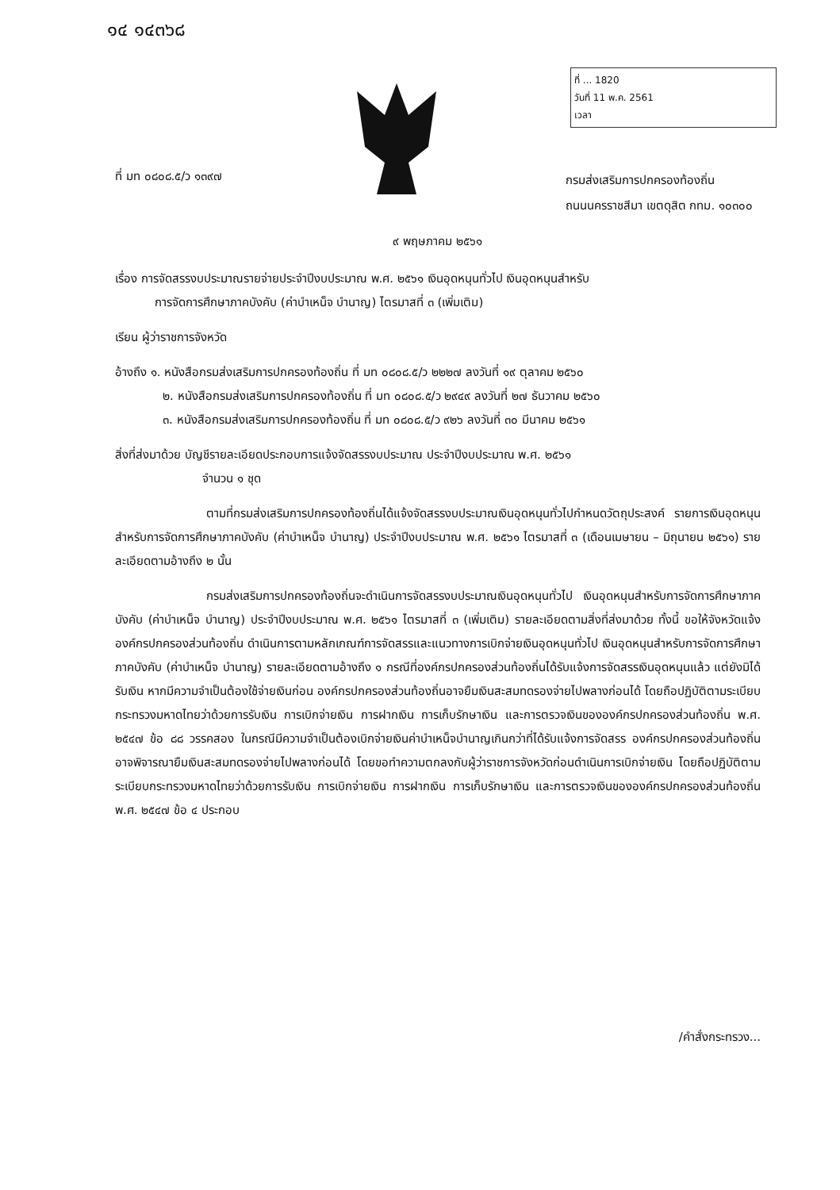๑๔ ๑๔๓๖๘
ที่ ... 1820
วันที่ 11 พ.ค. 2561
เวลา
ที่ มท ๐๘๐๘.๕/ว ๑๓๙๗
กรมส่งเสริมการปกครองท้องถิ่น
ถนนนครราชสีมา เขตดุสิต กทม. ๑๐๓๐๐
๙ พฤษภาคม ๒๕๖๑
เรื่อง การจัดสรรงบประมาณรายจ่ายประจำปีงบประมาณ พ.ศ. ๒๕๖๑ เงินอุดหนุนทั่วไป เงินอุดหนุนสำหรับ
การจัดการศึกษาภาคบังคับ (ค่าบำเหน็จ บำนาญ) ไตรมาสที่ ๓ (เพิ่มเติม)
เรียน ผู้ว่าราชการจังหวัด
อ้างถึง ๑. หนังสือกรมส่งเสริมการปกครองท้องถิ่น ที่ มท ๐๘๐๘.๕/ว ๒๒๒๗ ลงวันที่ ๑๙ ตุลาคม ๒๕๖๐
๒. หนังสือกรมส่งเสริมการปกครองท้องถิ่น ที่ มท ๐๘๐๘.๕/ว ๒๙๔๙ ลงวันที่ ๒๗ ธันวาคม ๒๕๖๐
๓. หนังสือกรมส่งเสริมการปกครองท้องถิ่น ที่ มท ๐๘๐๘.๕/ว ๙๒๖ ลงวันที่ ๓๐ มีนาคม ๒๕๖๑
สิ่งที่ส่งมาด้วย บัญชีรายละเอียดประกอบการแจ้งจัดสรรงบประมาณ ประจำปีงบประมาณ พ.ศ. ๒๕๖๑
จำนวน ๑ ชุด
ตามที่กรมส่งเสริมการปกครองท้องถิ่นได้แจ้งจัดสรรงบประมาณเงินอุดหนุนทั่วไปกำหนดวัตถุประสงค์ รายการเงินอุดหนุนสำหรับการจัดการศึกษาภาคบังคับ (ค่าบำเหน็จ บำนาญ) ประจำปีงบประมาณ พ.ศ. ๒๕๖๑ ไตรมาสที่ ๓ (เดือนเมษายน – มิถุนายน ๒๕๖๑) รายละเอียดตามอ้างถึง ๒ นั้น
กรมส่งเสริมการปกครองท้องถิ่นจะดำเนินการจัดสรรงบประมาณเงินอุดหนุนทั่วไป เงินอุดหนุนสำหรับการจัดการศึกษาภาคบังคับ (ค่าบำเหน็จ บำนาญ) ประจำปีงบประมาณ พ.ศ. ๒๕๖๑ ไตรมาสที่ ๓ (เพิ่มเติม) รายละเอียดตามสิ่งที่ส่งมาด้วย ทั้งนี้ ขอให้จังหวัดแจ้งองค์กรปกครองส่วนท้องถิ่น ดำเนินการตามหลักเกณฑ์การจัดสรรและแนวทางการเบิกจ่ายเงินอุดหนุนทั่วไป เงินอุดหนุนสำหรับการจัดการศึกษาภาคบังคับ (ค่าบำเหน็จ บำนาญ) รายละเอียดตามอ้างถึง ๑ กรณีที่องค์กรปกครองส่วนท้องถิ่นได้รับแจ้งการจัดสรรเงินอุดหนุนแล้ว แต่ยังมิได้รับเงิน หากมีความจำเป็นต้องใช้จ่ายเงินก่อน องค์กรปกครองส่วนท้องถิ่นอาจยืมเงินสะสมทดรองจ่ายไปพลางก่อนได้ โดยถือปฏิบัติตามระเบียบกระทรวงมหาดไทยว่าด้วยการรับเงิน การเบิกจ่ายเงิน การฝากเงิน การเก็บรักษาเงิน และการตรวจเงินขององค์กรปกครองส่วนท้องถิ่น พ.ศ. ๒๕๔๗ ข้อ ๘๘ วรรคสอง ในกรณีมีความจำเป็นต้องเบิกจ่ายเงินค่าบำเหน็จบำนาญเกินกว่าที่ได้รับแจ้งการจัดสรร องค์กรปกครองส่วนท้องถิ่นอาจพิจารณายืมเงินสะสมทดรองจ่ายไปพลางก่อนได้ โดยขอทำความตกลงกับผู้ว่าราชการจังหวัดก่อนดำเนินการเบิกจ่ายเงิน โดยถือปฏิบัติตามระเบียบกระทรวงมหาดไทยว่าด้วยการรับเงิน การเบิกจ่ายเงิน การฝากเงิน การเก็บรักษาเงิน และการตรวจเงินขององค์กรปกครองส่วนท้องถิ่น พ.ศ. ๒๕๔๗ ข้อ ๔ ประกอบ
/คำสั่งกระทรวง...